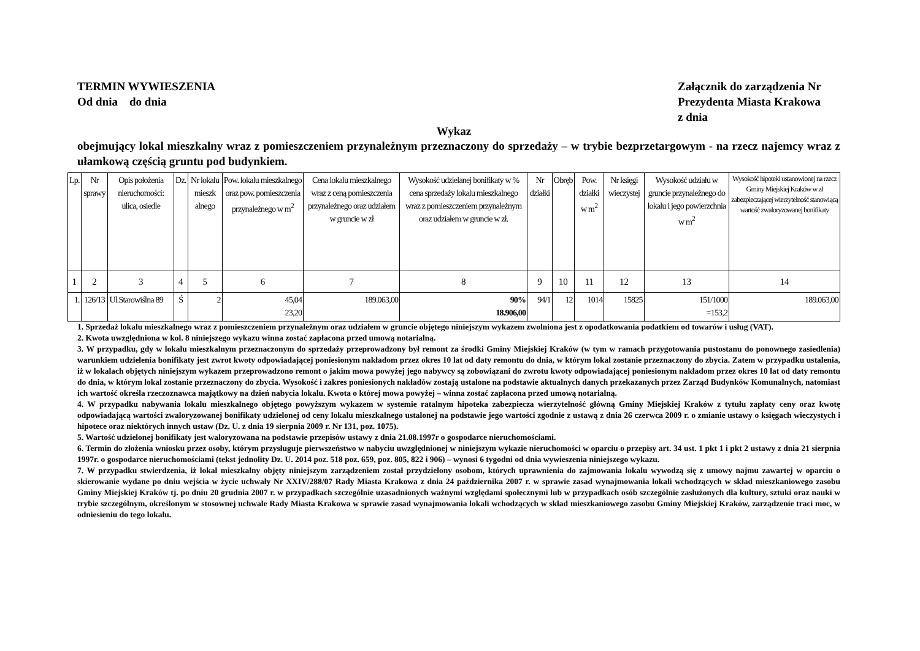TERMIN WYWIESZENIA
Od dnia do dnia
Załącznik do zarządzenia Nr
Prezydenta Miasta Krakowa
z dnia
Wykaz
obejmujący lokal mieszkalny wraz z pomieszczeniem przynależnym przeznaczony do sprzedaży – w trybie bezprzetargowym - na rzecz najemcy wraz z ułamkową częścią gruntu pod budynkiem.
| Lp. | Nr sprawy | Opis położenia nieruchomości: ulica, osiedle | Dz. | Nr lokalu mieszk alnego | Pow. lokalu mieszkalnego oraz pow. pomieszczenia przynależnego w m<sup>2</sup> | Cena lokalu mieszkalnego wraz z ceną pomieszczenia przynależnego oraz udziałem w gruncie w zł | Wysokość udzielanej bonifikaty w % cena sprzedaży lokalu mieszkalnego wraz z pomieszczeniem przynależnym oraz udziałem w gruncie w zł. | Nr działki | Obręb | Pow. działki w m<sup>2</sup> | Nr księgi wieczystej | Wysokość udziału w gruncie przynależnego do lokalu i jego powierzchnia w m<sup>2</sup> | Wysokość hipoteki ustanowionej na rzecz Gminy Miejskiej Kraków w zł zabezpieczającej wierzytelność stanowiącą wartość zwaloryzowanej bonifikaty |
| --- | --- | --- | --- | --- | --- | --- | --- | --- | --- | --- | --- | --- | --- |
| 1 | 2 | 3 | 4 | 5 | 6 | 7 | 8 | 9 | 10 | 11 | 12 | 13 | 14 |
| 1. | 126/13 | Ul.Starowiślna 89 | Ś | 2 | 45,04 23,20 | 189.063,00 | 90% 18.906,00 | 94/1 | 12 | 1014 | 15825 | 151/1000 =153,2 | 189.063,00 |
1. Sprzedaż lokalu mieszkalnego wraz z pomieszczeniem przynależnym oraz udziałem w gruncie objętego niniejszym wykazem zwolniona jest z opodatkowania podatkiem od towarów i usług (VAT).
2. Kwota uwzględniona w kol. 8 niniejszego wykazu winna zostać zapłacona przed umową notarialną.
3. W przypadku, gdy w lokalu mieszkalnym przeznaczonym do sprzedaży przeprowadzony był remont za środki Gminy Miejskiej Kraków (w tym w ramach przygotowania pustostanu do ponownego zasiedlenia) warunkiem udzielenia bonifikaty jest zwrot kwoty odpowiadającej poniesionym nakładom przez okres 10 lat od daty remontu do dnia, w którym lokal zostanie przeznaczony do zbycia. Zatem w przypadku ustalenia, iż w lokalach objętych niniejszym wykazem przeprowadzono remont o jakim mowa powyżej jego nabywcy są zobowiązani do zwrotu kwoty odpowiadającej poniesionym nakładom przez okres 10 lat od daty remontu do dnia, w którym lokal zostanie przeznaczony do zbycia. Wysokość i zakres poniesionych nakładów zostają ustalone na podstawie aktualnych danych przekazanych przez Zarząd Budynków Komunalnych, natomiast ich wartość określa rzeczoznawca majątkowy na dzień nabycia lokalu. Kwota o której mowa powyżej – winna zostać zapłacona przed umową notarialną.
4. W przypadku nabywania lokalu mieszkalnego objętego powyższym wykazem w systemie ratalnym hipoteka zabezpiecza wierzytelność główną Gminy Miejskiej Kraków z tytułu zapłaty ceny oraz kwotę odpowiadającą wartości zwaloryzowanej bonifikaty udzielonej od ceny lokalu mieszkalnego ustalonej na podstawie jego wartości zgodnie z ustawą z dnia 26 czerwca 2009 r. o zmianie ustawy o księgach wieczystych i hipotece oraz niektórych innych ustaw (Dz. U. z dnia 19 sierpnia 2009 r. Nr 131, poz. 1075).
5. Wartość udzielonej bonifikaty jest waloryzowana na podstawie przepisów ustawy z dnia 21.08.1997r o gospodarce nieruchomościami.
6. Termin do złożenia wniosku przez osoby, którym przysługuje pierwszeństwo w nabyciu uwzględnionej w niniejszym wykazie nieruchomości w oparciu o przepisy art. 34 ust. 1 pkt 1 i pkt 2 ustawy z dnia 21 sierpnia 1997r. o gospodarce nieruchomościami (tekst jednolity Dz. U. 2014 poz. 518 poz. 659, poz. 805, 822 i 906) – wynosi 6 tygodni od dnia wywieszenia niniejszego wykazu.
7. W przypadku stwierdzenia, iż lokal mieszkalny objęty niniejszym zarządzeniem został przydzielony osobom, których uprawnienia do zajmowania lokalu wywodzą się z umowy najmu zawartej w oparciu o skierowanie wydane po dniu wejścia w życie uchwały Nr XXIV/288/07 Rady Miasta Krakowa z dnia 24 października 2007 r. w sprawie zasad wynajmowania lokali wchodzących w skład mieszkaniowego zasobu Gminy Miejskiej Kraków tj. po dniu 20 grudnia 2007 r. w przypadkach szczególnie uzasadnionych ważnymi względami społecznymi lub w przypadkach osób szczególnie zasłużonych dla kultury, sztuki oraz nauki w trybie szczególnym, określonym w stosownej uchwale Rady Miasta Krakowa w sprawie zasad wynajmowania lokali wchodzących w skład mieszkaniowego zasobu Gminy Miejskiej Kraków, zarządzenie traci moc, w odniesieniu do tego lokalu.